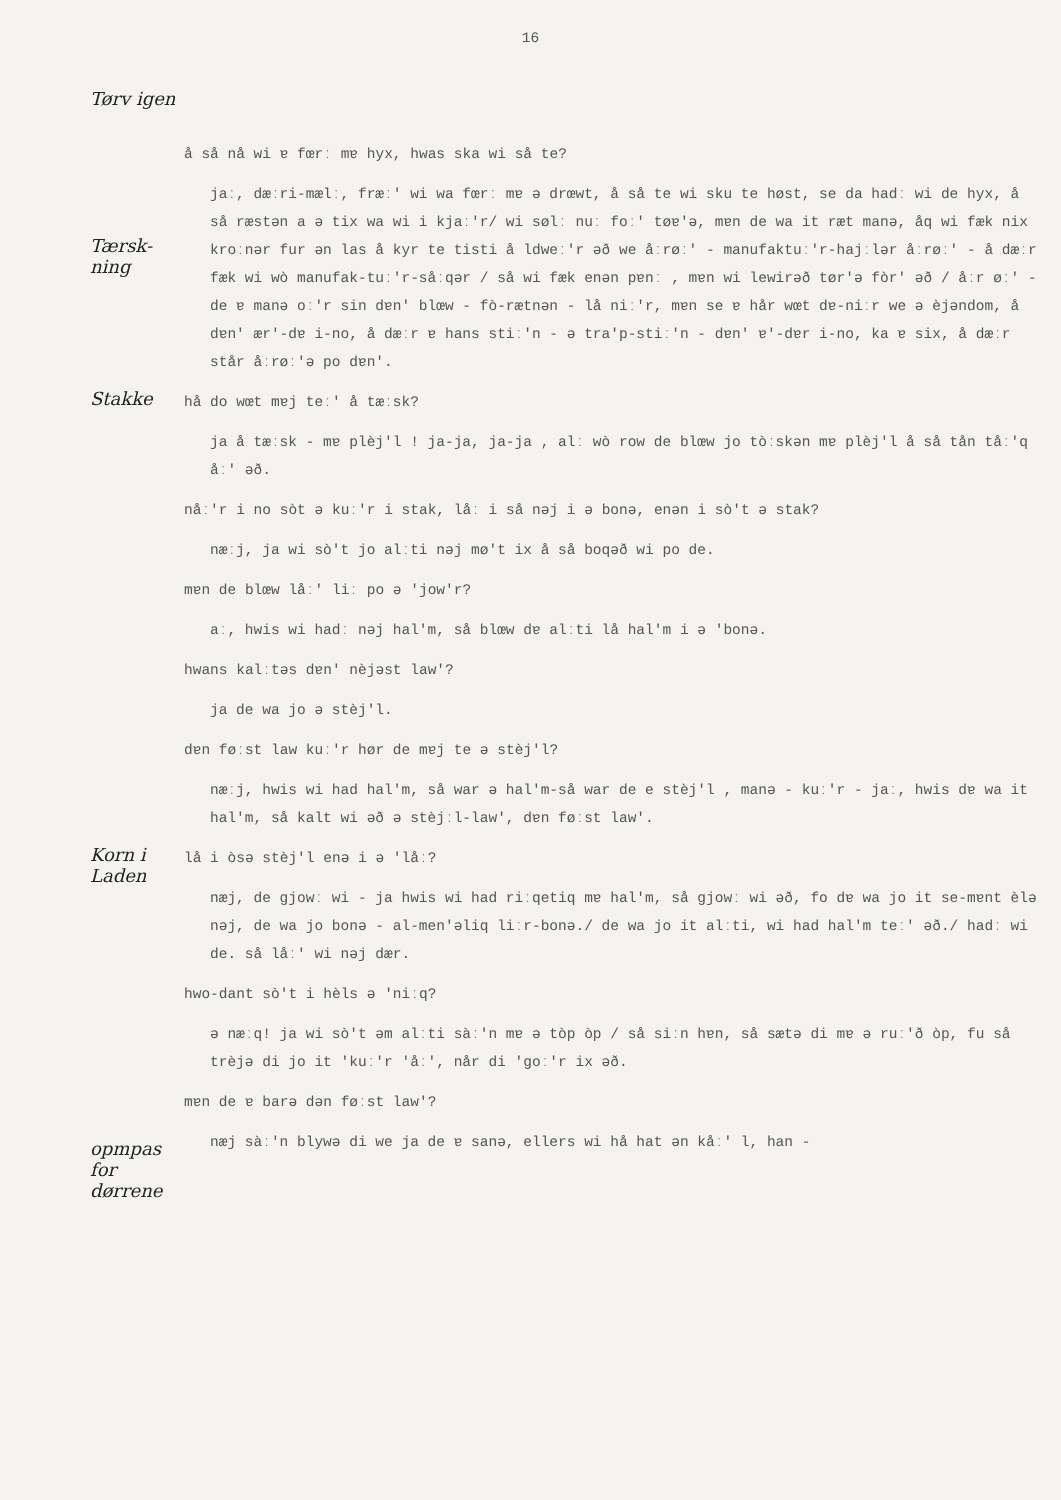16
å så nå wi ɐ fœrː mɐ hyx, hwas ska wi så te?
jaː, dæːri-mælː, fræː' wi wa fœrː mɐ ə drœwt, å så te wi sku te høst, se da hadː wi de hyx, å så ræstən a ə tix wa wi i kjaː'r/ wi sølː nuː foː' tøɐ'ə, mɐn de wa it ræt manə, åq wi fæk nix kroːnər fur ən las å kyr te tisti å ldweː'r əð we åːrøː' - manufaktuː'r-hajːlər åːrøː' - å dæːr fæk wi wò manufak-tuː'r-såːqər / så wi fæk enən pɐnː , mɐn wi lewirəð tør'ə fòr' əð / åːr øː' - de ɐ manə oː'r sin dɐn' blœw - fò-rætnən - lå niː'r, mɐn se ɐ hår wœt dɐ-niːr we ə èjəndom, å dɐn' ær'-dɐ i-no, å dæːr ɐ hans stiː'n - ə tra'p-stiː'n - dɐn' ɐ'-dɐr i-no, ka ɐ six, å dæːr står åːrøː'ə po dɐn'.
Tørv igen
Tærsk-ning
Stakke
hå do wœt mɐj teː' å tæːsk?
ja å tæːsk - mɐ plèj'l ! ja-ja, ja-ja , alː wò row de blœw jo tòːskən mɐ plèj'l å så tån tåː'q åː' əð.
nåː'r i no sòt ə kuː'r i stak, låː i så nəj i ə bonə, enən i sò't ə stak?
næːj, ja wi sò't jo alːti nəj mø't ix å så boqəð wi po de.
mɐn de blœw låː' liː po ə 'jow'r?
aː, hwis wi hadː nəj hal'm, så blœw dɐ alːti lå hal'm i ə 'bonə.
hwans kalːtəs dɐn' nèjəst law'?
ja de wa jo ə stèj'l.
dɐn føːst law kuː'r hør de mɐj te ə stèj'l?
næːj, hwis wi had hal'm, så war ə hal'm-så war de e stèj'l , manə - kuː'r - jaː, hwis dɐ wa it hal'm, så kalt wi əð ə stèjːl-law', dɐn føːst law'.
Korn i Laden
opmpas for dørrene
lå i òsə stèj'l enə i ə 'låː?
næj, de gjowː wi - ja hwis wi had riːqetiq mɐ hal'm, så gjowː wi əð, fo dɐ wa jo it se-mɐnt èlə nəj, de wa jo bonə - al-men'əliq liːr-bonə./ de wa jo it alːti, wi had hal'm teː' əð./ hadː wi de. så låː' wi nəj dær.
hwo-dant sò't i hèls ə 'niːq?
ə næːq! ja wi sò't əm alːti sàː'n mɐ ə tòp òp / så siːn hɐn, så sætə di mɐ ə ruː'ð òp, fu så trèjə di jo it 'kuː'r 'åː', når di 'goː'r ix əð.
mɐn de ɐ barə dən føːst law'?
næj sàː'n blywə di we ja de ɐ sanə, ellers wi hå hat ən kåː' l, han -